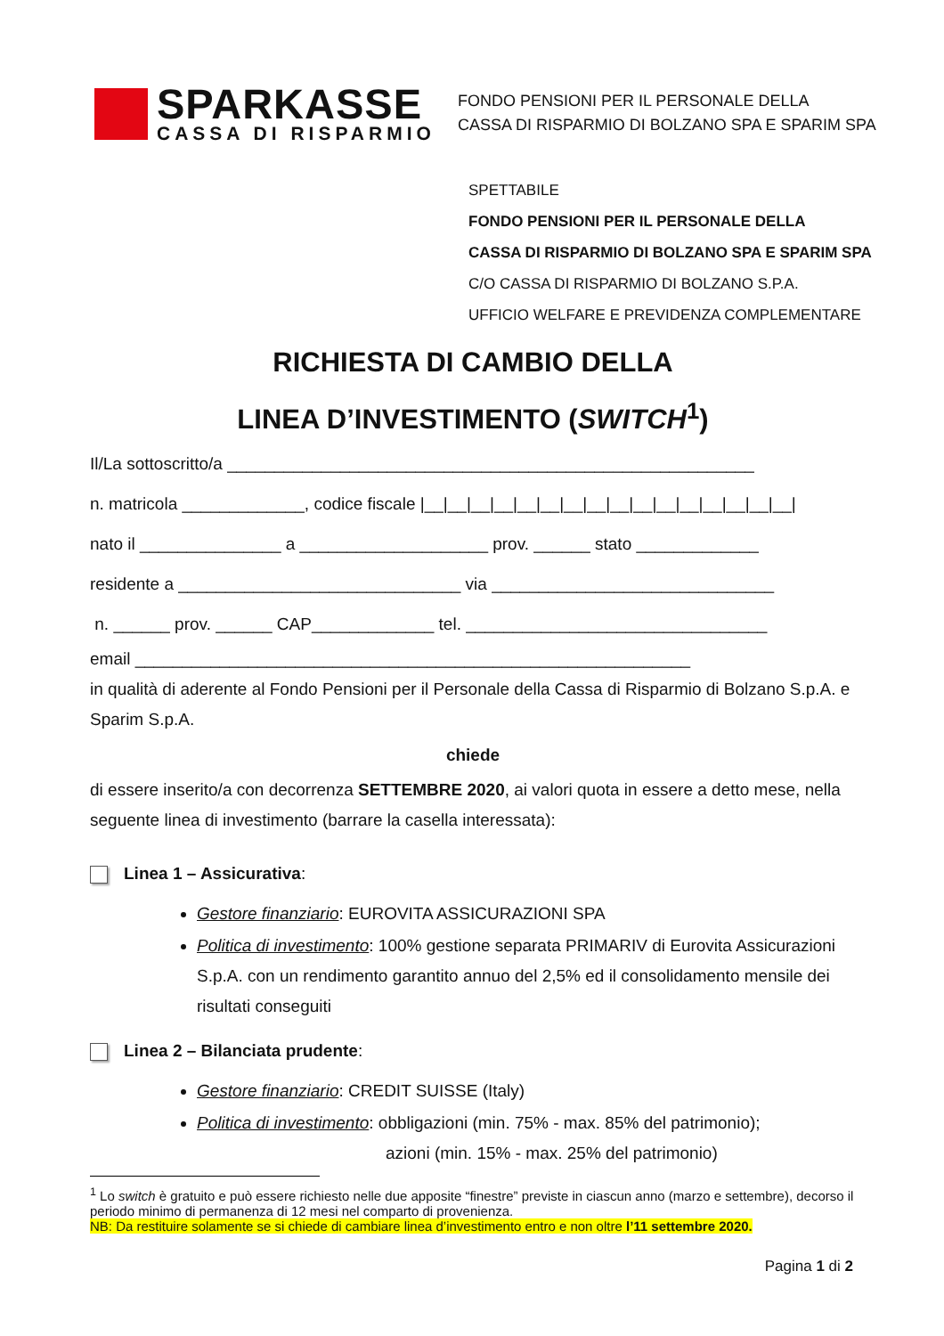SPARKASSE
CASSA DI RISPARMIO
FONDO PENSIONI PER IL PERSONALE DELLA
CASSA DI RISPARMIO DI BOLZANO SPA E SPARIM SPA
SPETTABILE
FONDO PENSIONI PER IL PERSONALE DELLA
CASSA DI RISPARMIO DI BOLZANO SPA E SPARIM SPA
C/O CASSA DI RISPARMIO DI BOLZANO S.P.A.
UFFICIO WELFARE E PREVIDENZA COMPLEMENTARE
RICHIESTA DI CAMBIO DELLA
LINEA D’INVESTIMENTO (SWITCH<sup>1</sup>)
Il/La sottoscritto/a ________________________________________________________
n. matricola _____________, codice fiscale |__|__|__|__|__|__|__|__|__|__|__|__|__|__|__|__|
nato il _______________ a ____________________ prov. ______ stato _____________
residente a ______________________________ via ______________________________
n. ______ prov. ______ CAP_____________ tel. ________________________________
email ___________________________________________________________
in qualità di aderente al Fondo Pensioni per il Personale della Cassa di Risparmio di Bolzano S.p.A. e Sparim S.p.A.
chiede
di essere inserito/a con decorrenza SETTEMBRE 2020, ai valori quota in essere a detto mese, nella seguente linea di investimento (barrare la casella interessata):
Linea 1 – Assicurativa:
Gestore finanziario: EUROVITA ASSICURAZIONI SPA
Politica di investimento: 100% gestione separata PRIMARIV di Eurovita Assicurazioni S.p.A. con un rendimento garantito annuo del 2,5% ed il consolidamento mensile dei risultati conseguiti
Linea 2 – Bilanciata prudente:
Gestore finanziario: CREDIT SUISSE (Italy)
Politica di investimento: obbligazioni (min. 75% - max. 85% del patrimonio);
azioni (min. 15% - max. 25% del patrimonio)
<sup>1</sup> Lo switch è gratuito e può essere richiesto nelle due apposite “finestre” previste in ciascun anno (marzo e settembre), decorso il periodo minimo di permanenza di 12 mesi nel comparto di provenienza.
NB: Da restituire solamente se si chiede di cambiare linea d’investimento entro e non oltre l’11 settembre 2020.
Pagina 1 di 2